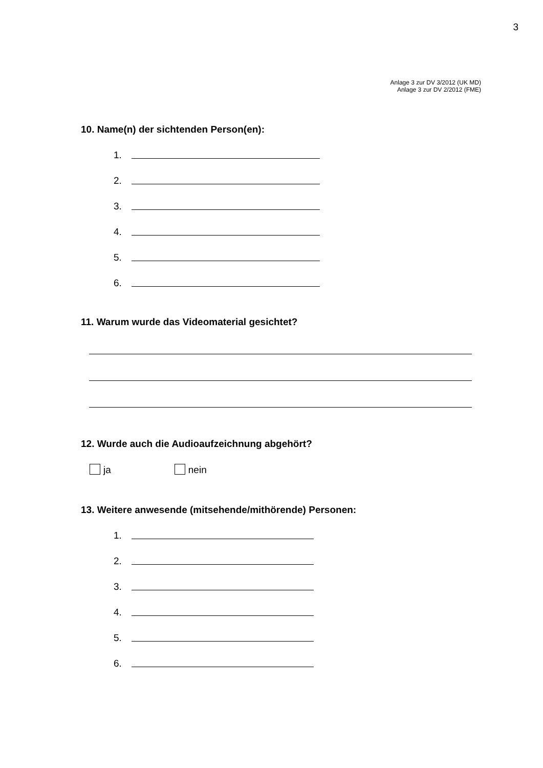3
Anlage 3 zur DV 3/2012 (UK MD)
Anlage 3 zur DV 2/2012 (FME)
10. Name(n) der sichtenden Person(en):
1.
2.
3.
4.
5.
6.
11. Warum wurde das Videomaterial gesichtet?
12. Wurde auch die Audioaufzeichnung abgehört?
ja nein
13. Weitere anwesende (mitsehende/mithörende) Personen:
1.
2.
3.
4.
5.
6.